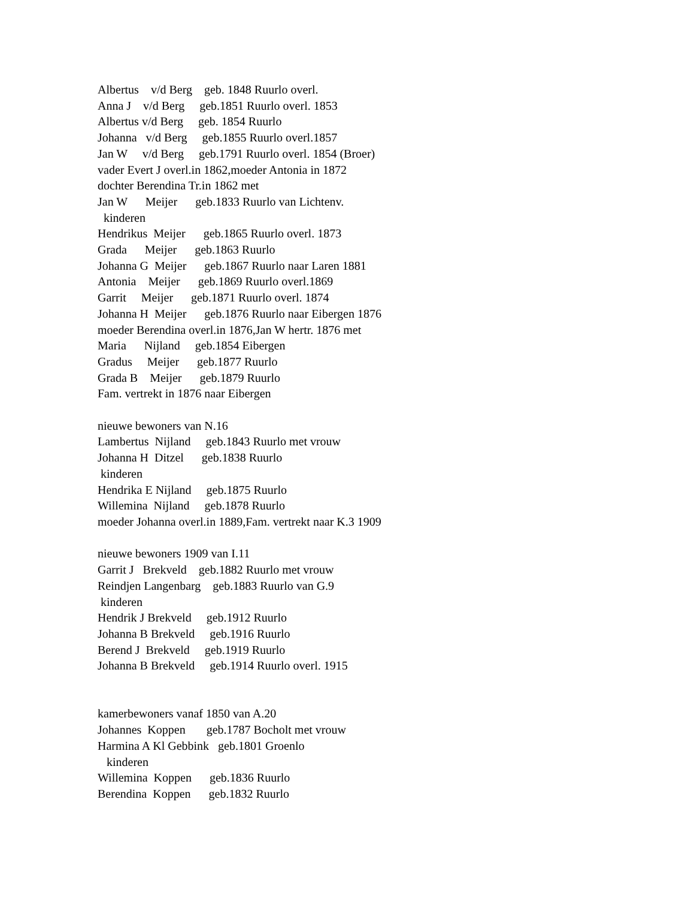Albertus v/d Berg geb. 1848 Ruurlo overl. Anna J v/d Berg geb.1851 Ruurlo overl. 1853 Albertus v/d Berg geb. 1854 Ruurlo Johanna v/d Berg geb.1855 Ruurlo overl.1857 Jan W v/d Berg geb.1791 Ruurlo overl. 1854 (Broer) vader Evert J overl.in 1862,moeder Antonia in 1872 dochter Berendina Tr.in 1862 met Jan W Meijer geb.1833 Ruurlo van Lichtenv. kinderen Hendrikus Meijer geb.1865 Ruurlo overl. 1873 Grada Meijer geb.1863 Ruurlo Johanna G Meijer geb.1867 Ruurlo naar Laren 1881 Antonia Meijer geb.1869 Ruurlo overl.1869 Garrit Meijer geb.1871 Ruurlo overl. 1874 Johanna H Meijer geb.1876 Ruurlo naar Eibergen 1876 moeder Berendina overl.in 1876,Jan W hertr. 1876 met Maria Nijland geb.1854 Eibergen Gradus Meijer geb.1877 Ruurlo Grada B Meijer geb.1879 Ruurlo Fam. vertrekt in 1876 naar Eibergen nieuwe bewoners van N.16 Lambertus Nijland geb.1843 Ruurlo met vrouw Johanna H Ditzel geb.1838 Ruurlo kinderen Hendrika E Nijland geb.1875 Ruurlo Willemina Nijland geb.1878 Ruurlo moeder Johanna overl.in 1889,Fam. vertrekt naar K.3 1909 nieuwe bewoners 1909 van I.11 Garrit J Brekveld geb.1882 Ruurlo met vrouw Reindjen Langenbarg geb.1883 Ruurlo van G.9 kinderen Hendrik J Brekveld geb.1912 Ruurlo Johanna B Brekveld geb.1916 Ruurlo Berend J Brekveld geb.1919 Ruurlo Johanna B Brekveld geb.1914 Ruurlo overl. 1915 kamerbewoners vanaf 1850 van A.20 Johannes Koppen geb.1787 Bocholt met vrouw Harmina A Kl Gebbink geb.1801 Groenlo kinderen Willemina Koppen geb.1836 Ruurlo Berendina Koppen geb.1832 Ruurlo